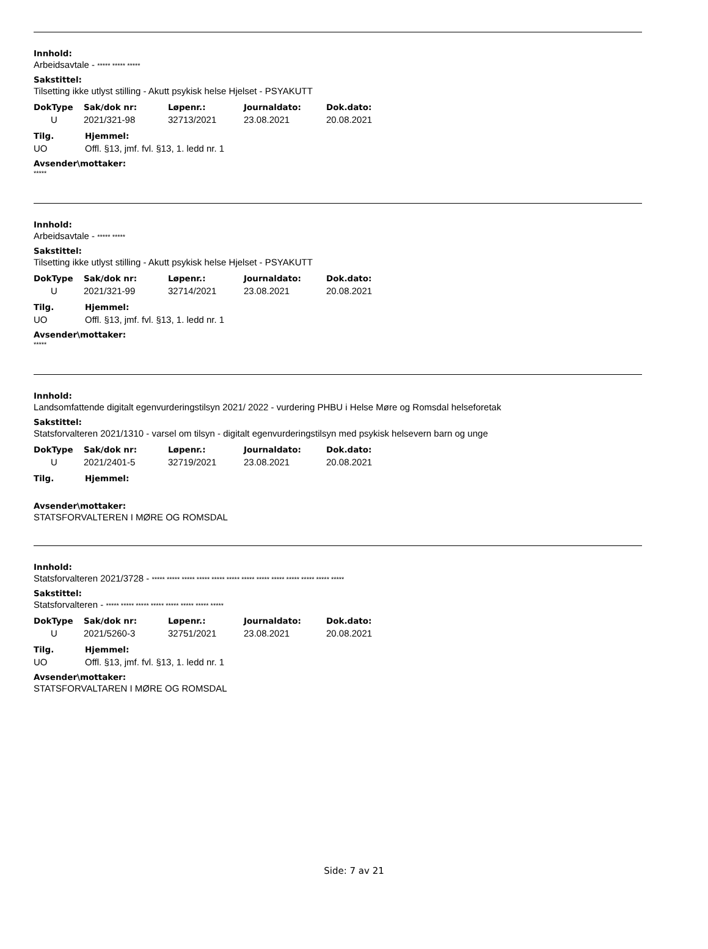Innhold:
Arbeidsavtale - ***** ***** *****
Sakstittel:
Tilsetting ikke utlyst stilling - Akutt psykisk helse Hjelset - PSYAKUTT
| DokType | Sak/dok nr: | Løpenr.: | Journaldato: | Dok.dato: |
| --- | --- | --- | --- | --- |
| U | 2021/321-98 | 32713/2021 | 23.08.2021 | 20.08.2021 |
| Tilg. | Hjemmel: |
| --- | --- |
| UO | Offl. §13, jmf. fvl. §13, 1. ledd nr. 1 |
Avsender\mottaker:
*****
Innhold:
Arbeidsavtale - ***** *****
Sakstittel:
Tilsetting ikke utlyst stilling - Akutt psykisk helse Hjelset - PSYAKUTT
| DokType | Sak/dok nr: | Løpenr.: | Journaldato: | Dok.dato: |
| --- | --- | --- | --- | --- |
| U | 2021/321-99 | 32714/2021 | 23.08.2021 | 20.08.2021 |
| Tilg. | Hjemmel: |
| --- | --- |
| UO | Offl. §13, jmf. fvl. §13, 1. ledd nr. 1 |
Avsender\mottaker:
*****
Innhold:
Landsomfattende digitalt egenvurderingstilsyn 2021/ 2022 - vurdering PHBU i Helse Møre og Romsdal helseforetak
Sakstittel:
Statsforvalteren 2021/1310 - varsel om tilsyn - digitalt egenvurderingstilsyn med psykisk helsevern barn og unge
| DokType | Sak/dok nr: | Løpenr.: | Journaldato: | Dok.dato: |
| --- | --- | --- | --- | --- |
| U | 2021/2401-5 | 32719/2021 | 23.08.2021 | 20.08.2021 |
| Tilg. | Hjemmel: |
| --- | --- |
Avsender\mottaker:
STATSFORVALTEREN I MØRE OG ROMSDAL
Innhold:
Statsforvalteren 2021/3728 - ***** ***** ***** ***** ***** ***** ***** ***** ***** ***** ***** ***** *****
Sakstittel:
Statsforvalteren - ***** ***** ***** ***** ***** ***** ***** *****
| DokType | Sak/dok nr: | Løpenr.: | Journaldato: | Dok.dato: |
| --- | --- | --- | --- | --- |
| U | 2021/5260-3 | 32751/2021 | 23.08.2021 | 20.08.2021 |
| Tilg. | Hjemmel: |
| --- | --- |
| UO | Offl. §13, jmf. fvl. §13, 1. ledd nr. 1 |
Avsender\mottaker:
STATSFORVALTAREN I MØRE OG ROMSDAL
Side: 7 av 21